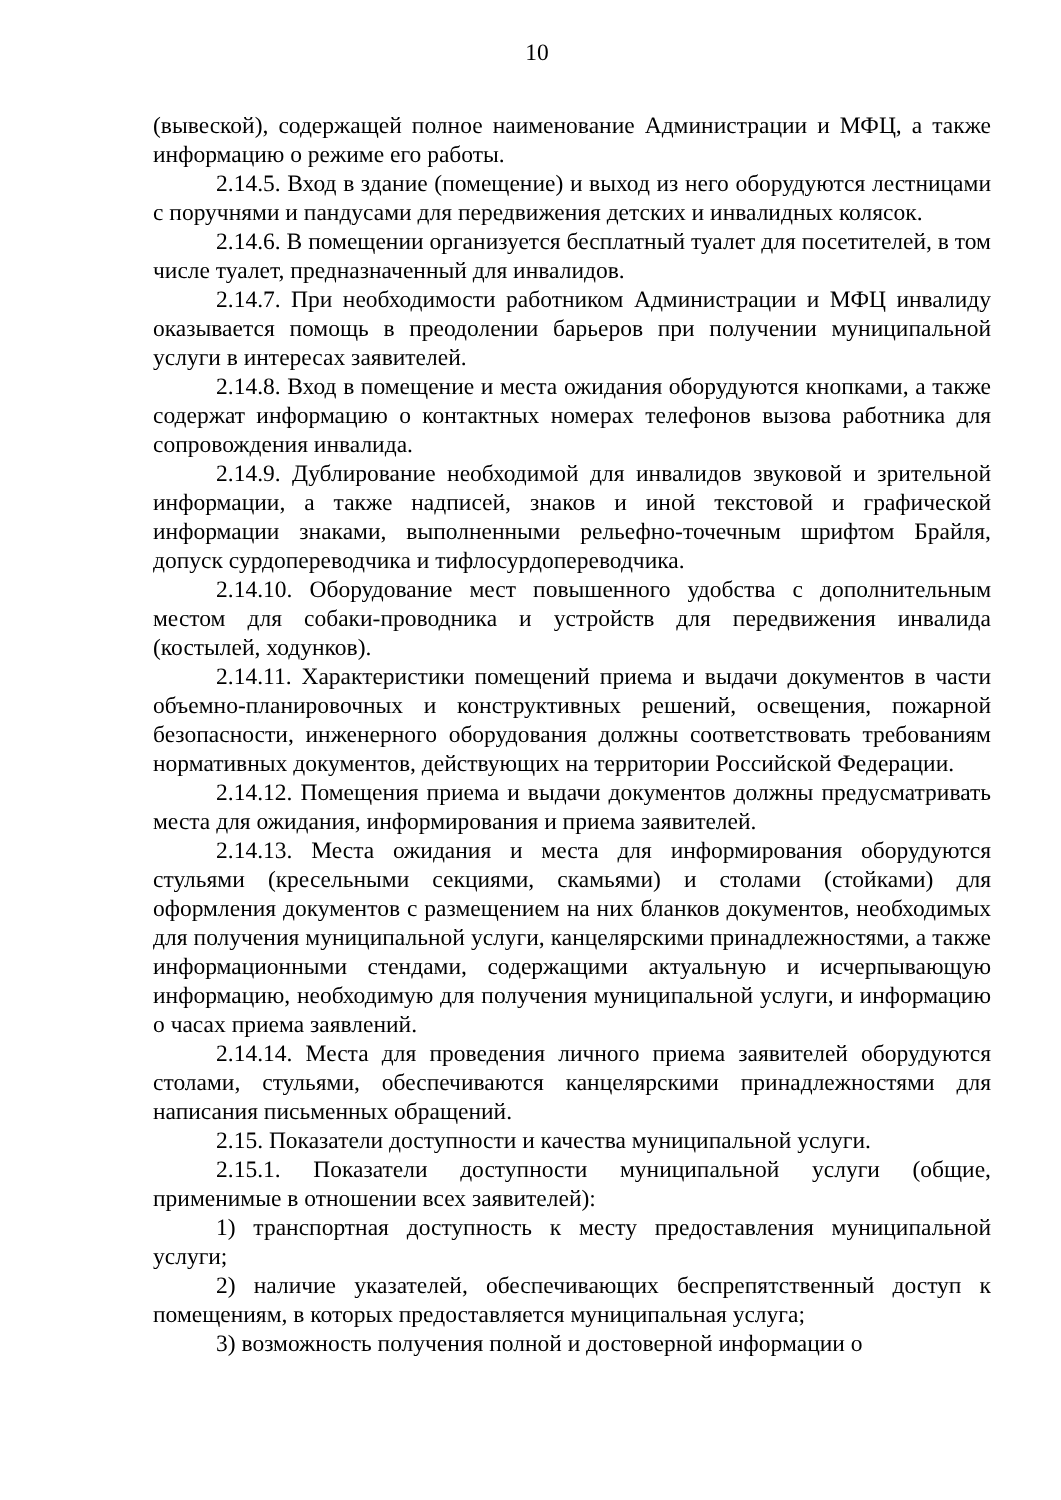10
(вывеской), содержащей полное наименование Администрации и МФЦ, а также информацию о режиме его работы.
2.14.5. Вход в здание (помещение) и выход из него оборудуются лестницами с поручнями и пандусами для передвижения детских и инвалидных колясок.
2.14.6. В помещении организуется бесплатный туалет для посетителей, в том числе туалет, предназначенный для инвалидов.
2.14.7. При необходимости работником Администрации и МФЦ инвалиду оказывается помощь в преодолении барьеров при получении муниципальной услуги в интересах заявителей.
2.14.8. Вход в помещение и места ожидания оборудуются кнопками, а также содержат информацию о контактных номерах телефонов вызова работника для сопровождения инвалида.
2.14.9. Дублирование необходимой для инвалидов звуковой и зрительной информации, а также надписей, знаков и иной текстовой и графической информации знаками, выполненными рельефно-точечным шрифтом Брайля, допуск сурдопереводчика и тифлосурдопереводчика.
2.14.10. Оборудование мест повышенного удобства с дополнительным местом для собаки-проводника и устройств для передвижения инвалида (костылей, ходунков).
2.14.11. Характеристики помещений приема и выдачи документов в части объемно-планировочных и конструктивных решений, освещения, пожарной безопасности, инженерного оборудования должны соответствовать требованиям нормативных документов, действующих на территории Российской Федерации.
2.14.12. Помещения приема и выдачи документов должны предусматривать места для ожидания, информирования и приема заявителей.
2.14.13. Места ожидания и места для информирования оборудуются стульями (кресельными секциями, скамьями) и столами (стойками) для оформления документов с размещением на них бланков документов, необходимых для получения муниципальной услуги, канцелярскими принадлежностями, а также информационными стендами, содержащими актуальную и исчерпывающую информацию, необходимую для получения муниципальной услуги, и информацию о часах приема заявлений.
2.14.14. Места для проведения личного приема заявителей оборудуются столами, стульями, обеспечиваются канцелярскими принадлежностями для написания письменных обращений.
2.15. Показатели доступности и качества муниципальной услуги.
2.15.1. Показатели доступности муниципальной услуги (общие, применимые в отношении всех заявителей):
1) транспортная доступность к месту предоставления муниципальной услуги;
2) наличие указателей, обеспечивающих беспрепятственный доступ к помещениям, в которых предоставляется муниципальная услуга;
3) возможность получения полной и достоверной информации о